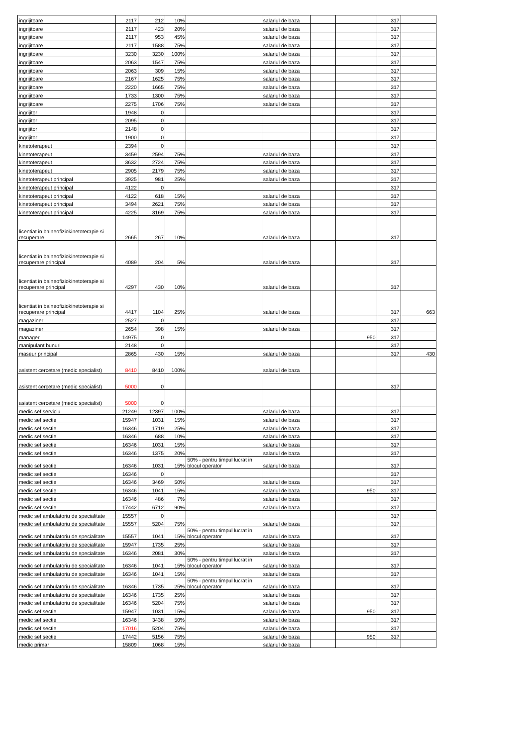| ingrijitoare | 2117 | 212 | 10% | | salariul de baza | | | 317 | |
| ingrijitoare | 2117 | 423 | 20% | | salariul de baza | | | 317 | |
| ingrijitoare | 2117 | 953 | 45% | | salariul de baza | | | 317 | |
| ingrijitoare | 2117 | 1588 | 75% | | salariul de baza | | | 317 | |
| ingrijitoare | 3230 | 3230 | 100% | | salariul de baza | | | 317 | |
| ingrijitoare | 2063 | 1547 | 75% | | salariul de baza | | | 317 | |
| ingrijitoare | 2063 | 309 | 15% | | salariul de baza | | | 317 | |
| ingrijitoare | 2167 | 1625 | 75% | | salariul de baza | | | 317 | |
| ingrijitoare | 2220 | 1665 | 75% | | salariul de baza | | | 317 | |
| ingrijitoare | 1733 | 1300 | 75% | | salariul de baza | | | 317 | |
| ingrijitoare | 2275 | 1706 | 75% | | salariul de baza | | | 317 | |
| ingrijitor | 1948 | 0 | | | | | | 317 | |
| ingrijitor | 2095 | 0 | | | | | | 317 | |
| ingrijitor | 2148 | 0 | | | | | | 317 | |
| ingrijitor | 1900 | 0 | | | | | | 317 | |
| kinetoterapeut | 2394 | 0 | | | | | | 317 | |
| kinetoterapeut | 3459 | 2594 | 75% | | salariul de baza | | | 317 | |
| kinetoterapeut | 3632 | 2724 | 75% | | salariul de baza | | | 317 | |
| kinetoterapeut | 2905 | 2179 | 75% | | salariul de baza | | | 317 | |
| kinetoterapeut principal | 3925 | 981 | 25% | | salariul de baza | | | 317 | |
| kinetoterapeut principal | 4122 | 0 | | | | | | 317 | |
| kinetoterapeut principal | 4122 | 618 | 15% | | salariul de baza | | | 317 | |
| kinetoterapeut principal | 3494 | 2621 | 75% | | salariul de baza | | | 317 | |
| kinetoterapeut principal | 4225 | 3169 | 75% | | salariul de baza | | | 317 | |
| licentiat in balneofiziokinetoterapie si recuperare | 2665 | 267 | 10% | | salariul de baza | | | 317 | |
| licentiat in balneofiziokinetoterapie si recuperare principal | 4089 | 204 | 5% | | salariul de baza | | | 317 | |
| licentiat in balneofiziokinetoterapie si recuperare principal | 4297 | 430 | 10% | | salariul de baza | | | 317 | |
| licentiat in balneofiziokinetoterapie si recuperare principal | 4417 | 1104 | 25% | | salariul de baza | | | 317 | 663 |
| magaziner | 2527 | 0 | | | | | | 317 | |
| magaziner | 2654 | 398 | 15% | | salariul de baza | | | 317 | |
| manager | 14975 | 0 | | | | | 950 | 317 | |
| manipulant bunuri | 2148 | 0 | | | | | | 317 | |
| maseur principal | 2865 | 430 | 15% | | salariul de baza | | | 317 | 430 |
| asistent cercetare (medic specialist) | 8410 | 8410 | 100% | | salariul de baza | | | | |
| asistent cercetare (medic specialist) | 5000 | 0 | | | | | | 317 | |
| asistent cercetare (medic specialist) | 5000 | 0 | | | | | | | |
| medic sef serviciu | 21249 | 12397 | 100% | | salariul de baza | | | 317 | |
| medic sef sectie | 15947 | 1031 | 15% | | salariul de baza | | | 317 | |
| medic sef sectie | 16346 | 1719 | 25% | | salariul de baza | | | 317 | |
| medic sef sectie | 16346 | 688 | 10% | | salariul de baza | | | 317 | |
| medic sef sectie | 16346 | 1031 | 15% | | salariul de baza | | | 317 | |
| medic sef sectie | 16346 | 1375 | 20% | | salariul de baza | | | 317 | |
| medic sef sectie | 16346 | 1031 | 15% | 50% - pentru timpul lucrat in blocul operator | salariul de baza | | | 317 | |
| medic sef sectie | 16346 | 0 | | | | | | 317 | |
| medic sef sectie | 16346 | 3469 | 50% | | salariul de baza | | | 317 | |
| medic sef sectie | 16346 | 1041 | 15% | | salariul de baza | | 950 | 317 | |
| medic sef sectie | 16346 | 486 | 7% | | salariul de baza | | | 317 | |
| medic sef sectie | 17442 | 6712 | 90% | | salariul de baza | | | 317 | |
| medic sef ambulatoriu de specialitate | 15557 | 0 | | | | | | 317 | |
| medic sef ambulatoriu de specialitate | 15557 | 5204 | 75% | | salariul de baza | | | 317 | |
| medic sef ambulatoriu de specialitate | 15557 | 1041 | 15% | 50% - pentru timpul lucrat in blocul operator | salariul de baza | | | 317 | |
| medic sef ambulatoriu de specialitate | 15947 | 1735 | 25% | | salariul de baza | | | 317 | |
| medic sef ambulatoriu de specialitate | 16346 | 2081 | 30% | | salariul de baza | | | 317 | |
| medic sef ambulatoriu de specialitate | 16346 | 1041 | 15% | 50% - pentru timpul lucrat in blocul operator | salariul de baza | | | 317 | |
| medic sef ambulatoriu de specialitate | 16346 | 1041 | 15% | | salariul de baza | | | 317 | |
| medic sef ambulatoriu de specialitate | 16346 | 1735 | 25% | 50% - pentru timpul lucrat in blocul operator | salariul de baza | | | 317 | |
| medic sef ambulatoriu de specialitate | 16346 | 1735 | 25% | | salariul de baza | | | 317 | |
| medic sef ambulatoriu de specialitate | 16346 | 5204 | 75% | | salariul de baza | | | 317 | |
| medic sef sectie | 15947 | 1031 | 15% | | salariul de baza | | 950 | 317 | |
| medic sef sectie | 16346 | 3438 | 50% | | salariul de baza | | | 317 | |
| medic sef sectie | 17016 | 5204 | 75% | | salariul de baza | | | 317 | |
| medic sef sectie | 17442 | 5156 | 75% | | salariul de baza | | 950 | 317 | |
| medic primar | 15809 | 1068 | 15% | | salariul de baza | | | | |